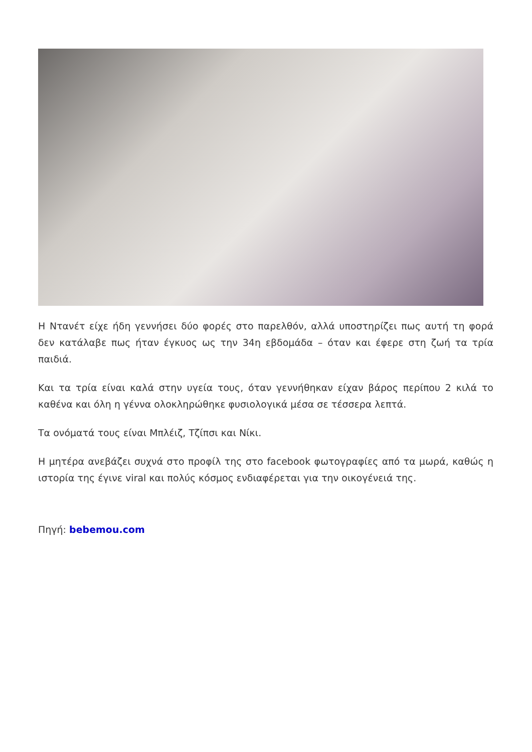Η Ντανέτ είχε ήδη γεννήσει δύο φορές στο παρελθόν, αλλά υποστηρίζει πως αυτή τη φορά δεν κατάλαβε πως ήταν έγκυος ως την 34η εβδομάδα – όταν και έφερε στη ζωή τα τρία παιδιά.
Και τα τρία είναι καλά στην υγεία τους, όταν γεννήθηκαν είχαν βάρος περίπου 2 κιλά το καθένα και όλη η γέννα ολοκληρώθηκε φυσιολογικά μέσα σε τέσσερα λεπτά.
Τα ονόματά τους είναι Μπλέιζ, Τζίπσι και Νίκι.
Η μητέρα ανεβάζει συχνά στο προφίλ της στο facebook φωτογραφίες από τα μωρά, καθώς η ιστορία της έγινε viral και πολύς κόσμος ενδιαφέρεται για την οικογένειά της.
Πηγή: bebemou.com